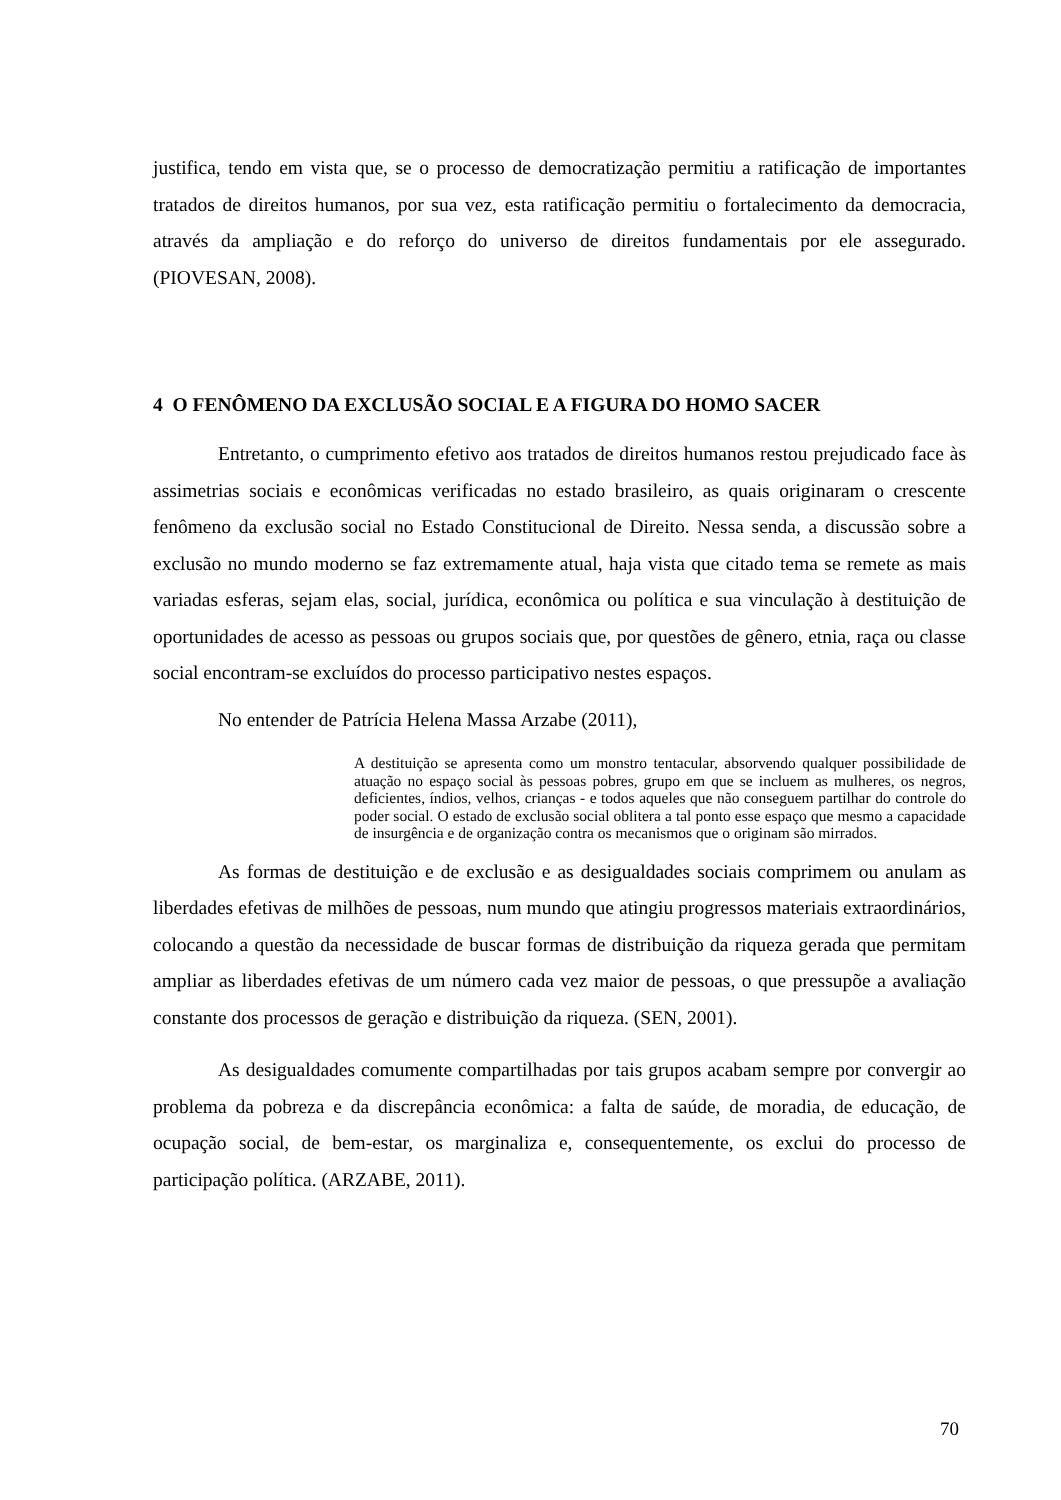justifica, tendo em vista que, se o processo de democratização permitiu a ratificação de importantes tratados de direitos humanos, por sua vez, esta ratificação permitiu o fortalecimento da democracia, através da ampliação e do reforço do universo de direitos fundamentais por ele assegurado. (PIOVESAN, 2008).
4 O FENÔMENO DA EXCLUSÃO SOCIAL E A FIGURA DO HOMO SACER
Entretanto, o cumprimento efetivo aos tratados de direitos humanos restou prejudicado face às assimetrias sociais e econômicas verificadas no estado brasileiro, as quais originaram o crescente fenômeno da exclusão social no Estado Constitucional de Direito. Nessa senda, a discussão sobre a exclusão no mundo moderno se faz extremamente atual, haja vista que citado tema se remete as mais variadas esferas, sejam elas, social, jurídica, econômica ou política e sua vinculação à destituição de oportunidades de acesso as pessoas ou grupos sociais que, por questões de gênero, etnia, raça ou classe social encontram-se excluídos do processo participativo nestes espaços.
No entender de Patrícia Helena Massa Arzabe (2011),
A destituição se apresenta como um monstro tentacular, absorvendo qualquer possibilidade de atuação no espaço social às pessoas pobres, grupo em que se incluem as mulheres, os negros, deficientes, índios, velhos, crianças - e todos aqueles que não conseguem partilhar do controle do poder social. O estado de exclusão social oblitera a tal ponto esse espaço que mesmo a capacidade de insurgência e de organização contra os mecanismos que o originam são mirrados.
As formas de destituição e de exclusão e as desigualdades sociais comprimem ou anulam as liberdades efetivas de milhões de pessoas, num mundo que atingiu progressos materiais extraordinários, colocando a questão da necessidade de buscar formas de distribuição da riqueza gerada que permitam ampliar as liberdades efetivas de um número cada vez maior de pessoas, o que pressupõe a avaliação constante dos processos de geração e distribuição da riqueza. (SEN, 2001).
As desigualdades comumente compartilhadas por tais grupos acabam sempre por convergir ao problema da pobreza e da discrepância econômica: a falta de saúde, de moradia, de educação, de ocupação social, de bem-estar, os marginaliza e, consequentemente, os exclui do processo de participação política. (ARZABE, 2011).
70